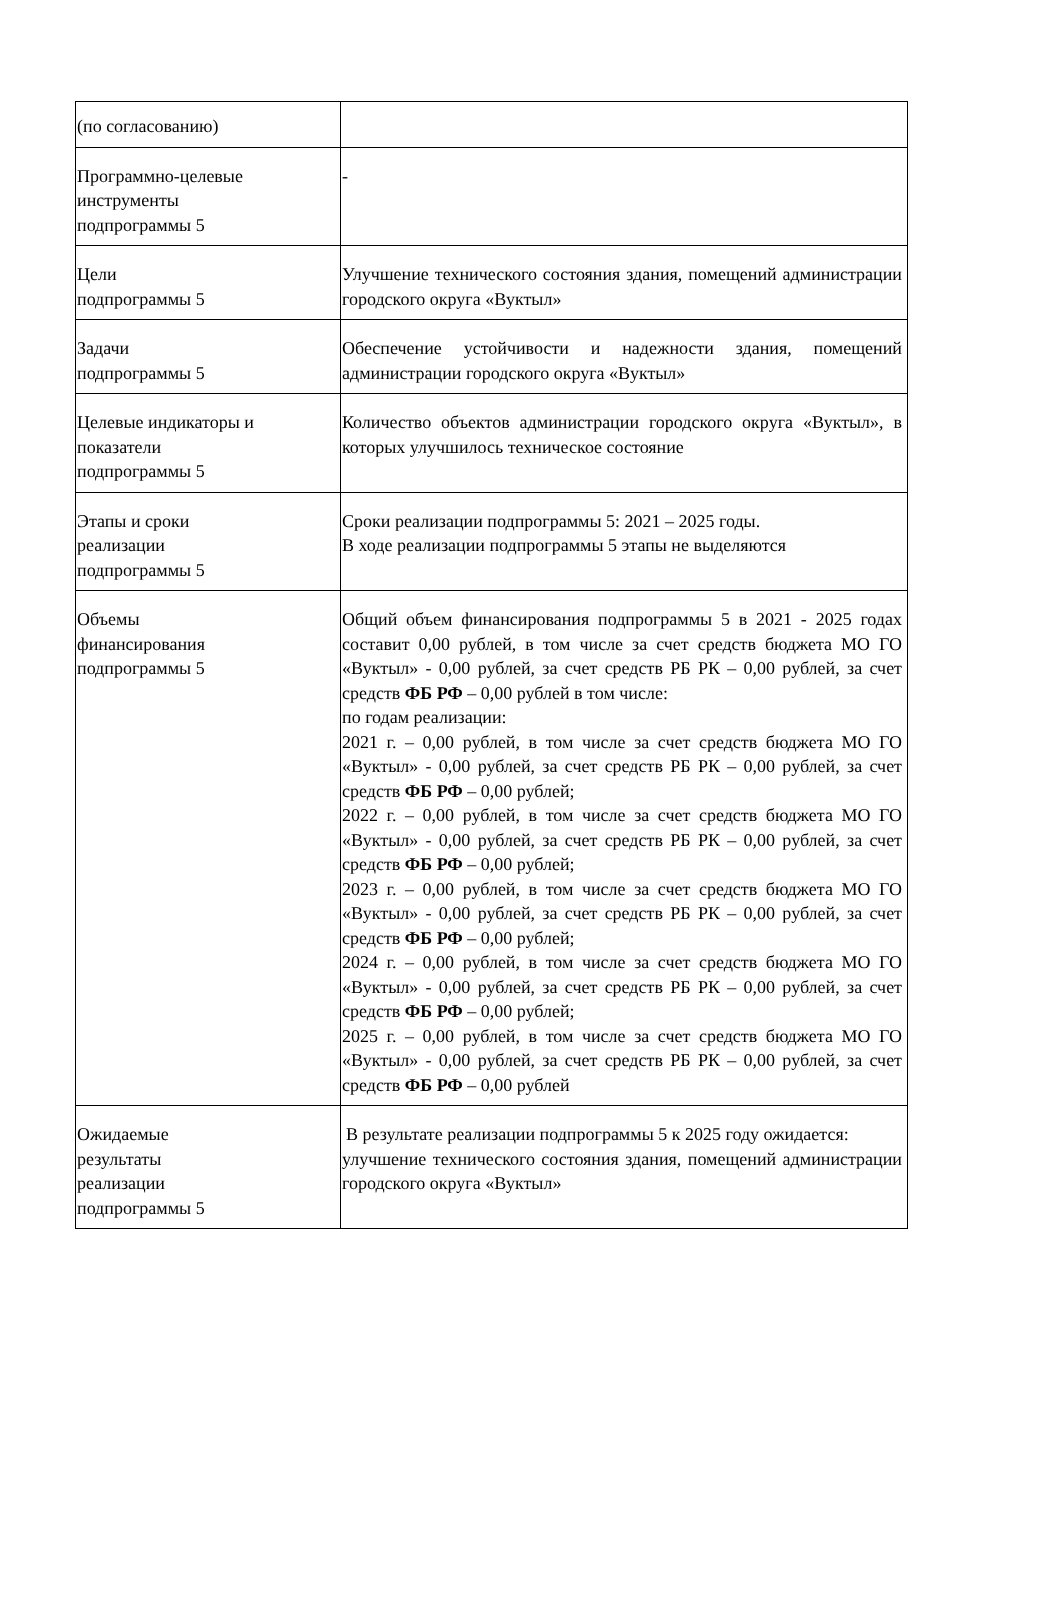| (по согласованию) | |
| Программно-целевые инструменты подпрограммы 5 | - |
| Цели подпрограммы 5 | Улучшение технического состояния здания, помещений администрации городского округа «Вуктыл» |
| Задачи подпрограммы 5 | Обеспечение устойчивости и надежности здания, помещений администрации городского округа «Вуктыл» |
| Целевые индикаторы и показатели подпрограммы 5 | Количество объектов администрации городского округа «Вуктыл», в которых улучшилось техническое состояние |
| Этапы и сроки реализации подпрограммы 5 | Сроки реализации подпрограммы 5: 2021 – 2025 годы. В ходе реализации подпрограммы 5 этапы не выделяются |
| Объемы финансирования подпрограммы 5 | Общий объем финансирования подпрограммы 5 в 2021 - 2025 годах составит 0,00 рублей, в том числе за счет средств бюджета МО ГО «Вуктыл» - 0,00 рублей, за счет средств РБ РК – 0,00 рублей, за счет средств ФБ РФ – 0,00 рублей в том числе: по годам реализации: 2021 г. – 0,00 рублей, в том числе за счет средств бюджета МО ГО «Вуктыл» - 0,00 рублей, за счет средств РБ РК – 0,00 рублей, за счет средств ФБ РФ – 0,00 рублей; 2022 г. – 0,00 рублей, в том числе за счет средств бюджета МО ГО «Вуктыл» - 0,00 рублей, за счет средств РБ РК – 0,00 рублей, за счет средств ФБ РФ – 0,00 рублей; 2023 г. – 0,00 рублей, в том числе за счет средств бюджета МО ГО «Вуктыл» - 0,00 рублей, за счет средств РБ РК – 0,00 рублей, за счет средств ФБ РФ – 0,00 рублей; 2024 г. – 0,00 рублей, в том числе за счет средств бюджета МО ГО «Вуктыл» - 0,00 рублей, за счет средств РБ РК – 0,00 рублей, за счет средств ФБ РФ – 0,00 рублей; 2025 г. – 0,00 рублей, в том числе за счет средств бюджета МО ГО «Вуктыл» - 0,00 рублей, за счет средств РБ РК – 0,00 рублей, за счет средств ФБ РФ – 0,00 рублей |
| Ожидаемые результаты реализации подпрограммы 5 | В результате реализации подпрограммы 5 к 2025 году ожидается: улучшение технического состояния здания, помещений администрации городского округа «Вуктыл» |